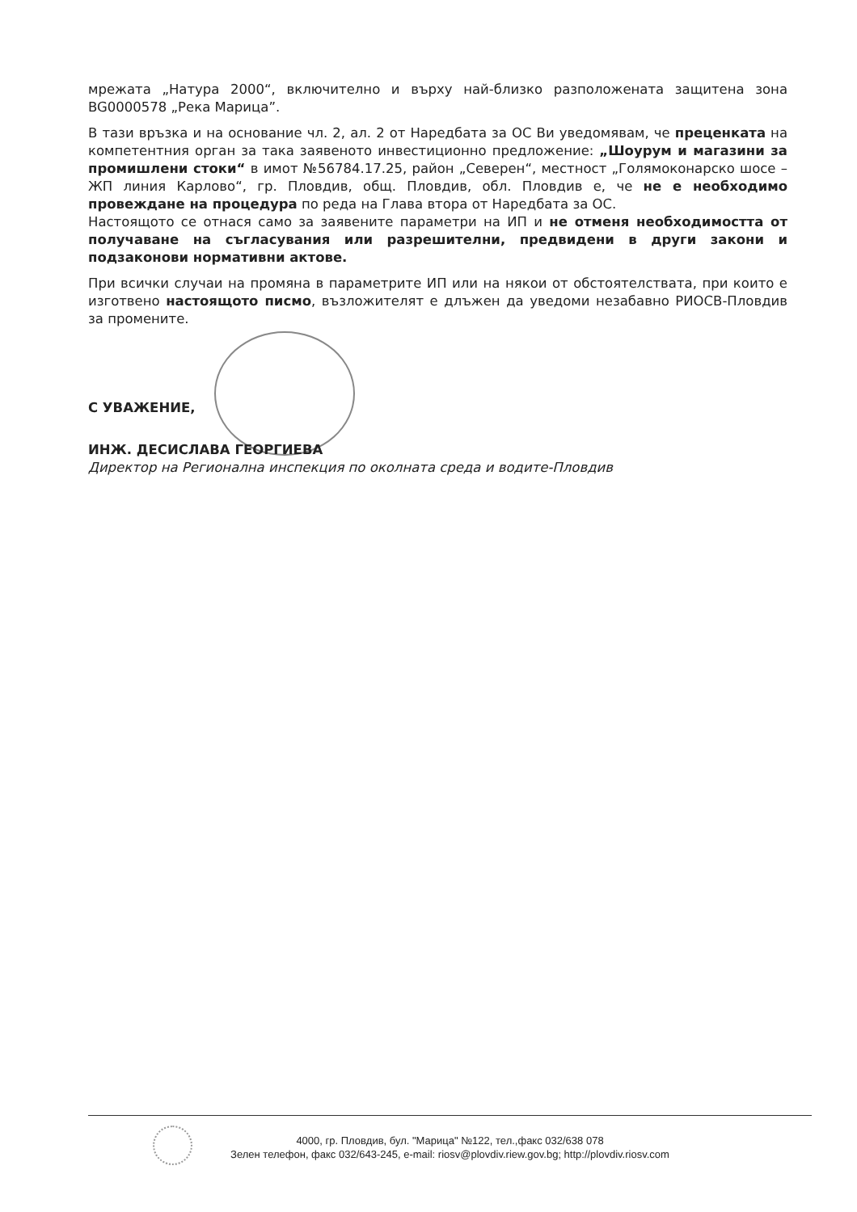мрежата „Натура 2000“, включително и върху най-близко разположената защитена зона BG0000578 „Река Марица”.
В тази връзка и на основание чл. 2, ал. 2 от Наредбата за ОС Ви уведомявам, че преценката на компетентния орган за така заявеното инвестиционно предложение: „Шоурум и магазини за промишлени стоки“ в имот №56784.17.25, район „Северен“, местност „Голямоконарско шосе – ЖП линия Карлово“, гр. Пловдив, общ. Пловдив, обл. Пловдив е, че не е необходимо провеждане на процедура по реда на Глава втора от Наредбата за ОС.
Настоящото се отнася само за заявените параметри на ИП и не отменя необходимостта от получаване на съгласувания или разрешителни, предвидени в други закони и подзаконови нормативни актове.
При всички случаи на промяна в параметрите ИП или на някои от обстоятелствата, при които е изготвено настоящото писмо, възложителят е длъжен да уведоми незабавно РИОСВ-Пловдив за промените.
С УВАЖЕНИЕ,
ИНЖ. ДЕСИСЛАВА ГЕОРГИЕВА
Директор на Регионална инспекция по околната среда и водите-Пловдив
4000, гр. Пловдив, бул. "Марица" №122, тел.,факс 032/638 078
Зелен телефон, факс 032/643-245, e-mail: riosv@plovdiv.riew.gov.bg; http://plovdiv.riosv.com